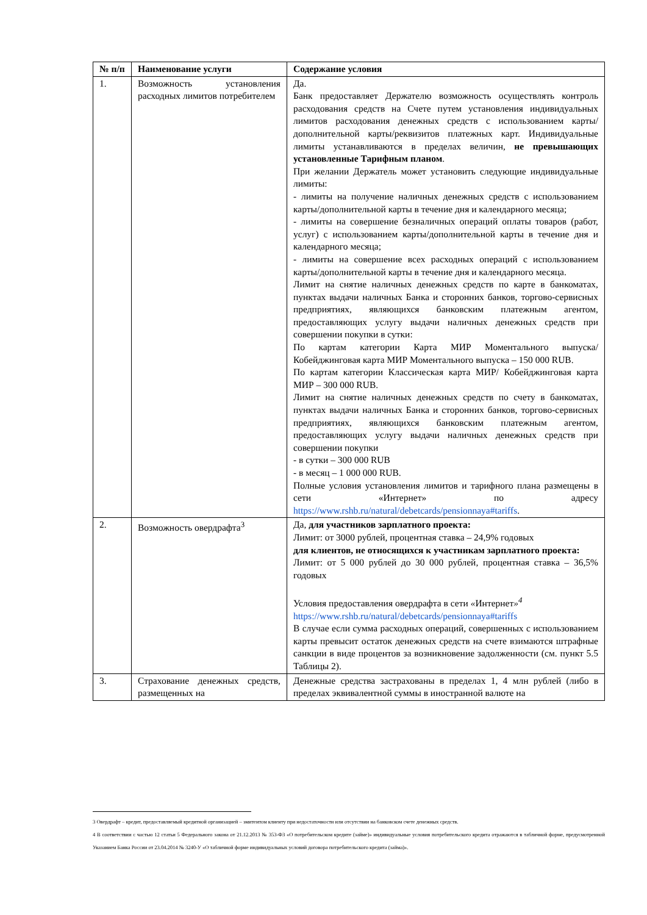| № п/п | Наименование услуги | Содержание условия |
| --- | --- | --- |
| 1. | Возможность установления расходных лимитов потребителем | Да. Банк предоставляет Держателю возможность осуществлять контроль расходования средств на Счете путем установления индивидуальных лимитов расходования денежных средств с использованием карты/дополнительной карты/реквизитов платежных карт. Индивидуальные лимиты устанавливаются в пределах величин, не превышающих установленные Тарифным планом . При желании Держатель может установить следующие индивидуальные лимиты: - лимиты на получение наличных денежных средств с использованием карты/дополнительной карты в течение дня и календарного месяца; - лимиты на совершение безналичных операций оплаты товаров (работ, услуг) с использованием карты/дополнительной карты в течение дня и календарного месяца; - лимиты на совершение всех расходных операций с использованием карты/дополнительной карты в течение дня и календарного месяца. Лимит на снятие наличных денежных средств по карте в банкоматах, пунктах выдачи наличных Банка и сторонних банков, торгово-сервисных предприятиях, являющихся банковским платежным агентом, предоставляющих услугу выдачи наличных денежных средств при совершении покупки в сутки: По картам категории Карта МИР Моментального выпуска/ Кобейджинговая карта МИР Моментального выпуска – 150 000 RUB. По картам категории Классическая карта МИР/ Кобейджинговая карта МИР – 300 000 RUB. Лимит на снятие наличных денежных средств по счету в банкоматах, пунктах выдачи наличных Банка и сторонних банков, торгово-сервисных предприятиях, являющихся банковским платежным агентом, предоставляющих услугу выдачи наличных денежных средств при совершении покупки - в сутки – 300 000 RUB - в месяц – 1 000 000 RUB. Полные условия установления лимитов и тарифного плана размещены в сети «Интернет» по адресу https://www.rshb.ru/natural/debetcards/pensionnaya#tariffs . |
| 2. | Возможность овердрафта<sup>3</sup> | Да, для участников зарплатного проекта: Лимит: от 3000 рублей, процентная ставка – 24,9% годовых для клиентов, не относящихся к участникам зарплатного проекта: Лимит: от 5 000 рублей до 30 000 рублей, процентная ставка – 36,5% годовых Условия предоставления овердрафта в сети « Интернет »<sup>4</sup> https://www.rshb.ru/natural/debetcards/pensionnaya#tariffs В случае если сумма расходных операций, совершенных с использованием карты превысит остаток денежных средств на счете взимаются штрафные санкции в виде процентов за возникновение задолженности (см. пункт 5.5 Таблицы 2). |
| 3. | Страхование денежных средств, размещенных на | Денежные средства застрахованы в пределах 1, 4 млн рублей (либо в пределах эквивалентной суммы в иностранной валюте на |
3 Овердрафт – кредит, предоставляемый кредитной организацией – эмитентом клиенту при недостаточности или отсутствии на банковском счете денежных средств.
4 В соответствии с частью 12 статьи 5 Федерального закона от 21.12.2013 № 353-ФЗ «О потребительском кредите (займе)» индивидуальные условия потребительского кредита отражаются в табличной форме, предусмотренной Указанием Банка России от 23.04.2014 № 3240-У «О табличной форме индивидуальных условий договора потребительского кредита (займа)».